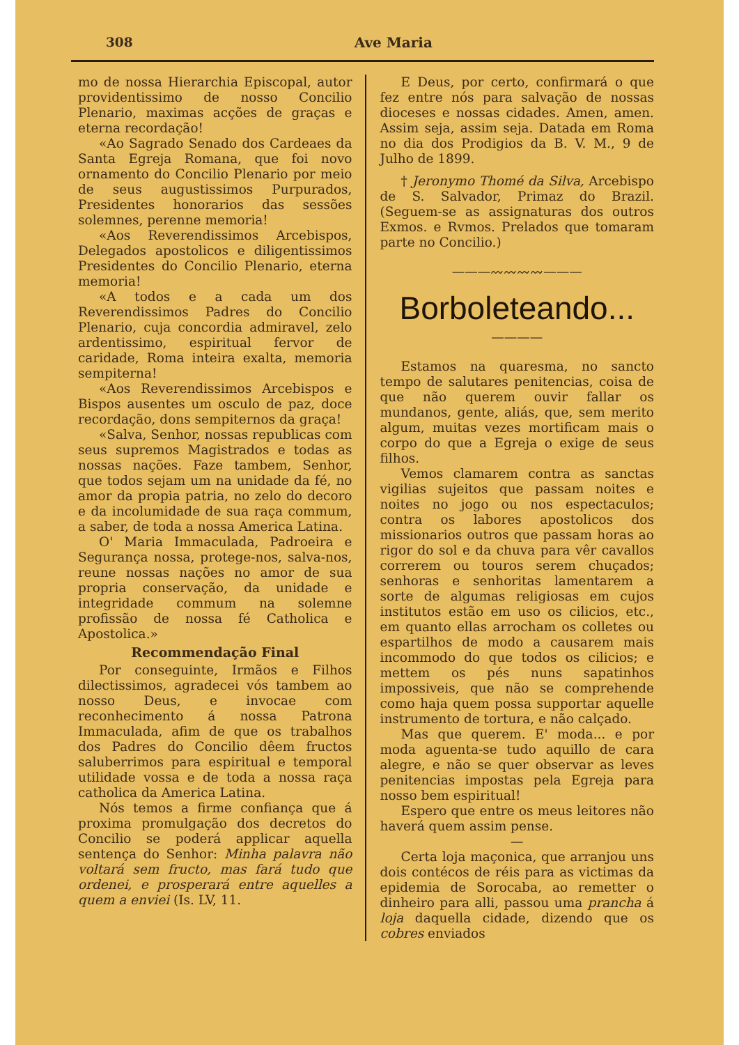308 Ave Maria
mo de nossa Hierarchia Episcopal, autor providentissimo de nosso Concilio Plenario, maximas acções de graças e eterna recordação!
«Ao Sagrado Senado dos Cardeaes da Santa Egreja Romana, que foi novo ornamento do Concilio Plenario por meio de seus augustissimos Purpurados, Presidentes honorarios das sessões solemnes, perenne memoria!
«Aos Reverendissimos Arcebispos, Delegados apostolicos e diligentissimos Presidentes do Concilio Plenario, eterna memoria!
«A todos e a cada um dos Reverendissimos Padres do Concilio Plenario, cuja concordia admiravel, zelo ardentissimo, espiritual fervor de caridade, Roma inteira exalta, memoria sempiterna!
«Aos Reverendissimos Arcebispos e Bispos ausentes um osculo de paz, doce recordação, dons sempiternos da graça!
«Salva, Senhor, nossas republicas com seus supremos Magistrados e todas as nossas nações. Faze tambem, Senhor, que todos sejam um na unidade da fé, no amor da propia patria, no zelo do decoro e da incolumidade de sua raça commum, a saber, de toda a nossa America Latina.
O' Maria Immaculada, Padroeira e Segurança nossa, protege-nos, salva-nos, reune nossas nações no amor de sua propria conservação, da unidade e integridade commum na solemne profissão de nossa fé Catholica e Apostolica.»
Recommendação Final
Por conseguinte, Irmãos e Filhos dilectissimos, agradecei vós tambem ao nosso Deus, e invocae com reconhecimento á nossa Patrona Immaculada, afim de que os trabalhos dos Padres do Concilio dêem fructos saluberrimos para espiritual e temporal utilidade vossa e de toda a nossa raça catholica da America Latina.
Nós temos a firme confiança que á proxima promulgação dos decretos do Concilio se poderá applicar aquella sentença do Senhor: Minha palavra não voltará sem fructo, mas fará tudo que ordenei, e prosperará entre aquelles a quem a enviei (Is. LV, 11.
E Deus, por certo, confirmará o que fez entre nós para salvação de nossas dioceses e nossas cidades. Amen, amen. Assim seja, assim seja. Datada em Roma no dia dos Prodigios da B. V. M., 9 de Julho de 1899.
† Jeronymo Thomé da Silva, Arcebispo de S. Salvador, Primaz do Brazil. (Seguem-se as assignaturas dos outros Exmos. e Rvmos. Prelados que tomaram parte no Concilio.)
———〰〰〰〰———
Borboleteando...
————
Estamos na quaresma, no sancto tempo de salutares penitencias, coisa de que não querem ouvir fallar os mundanos, gente, aliás, que, sem merito algum, muitas vezes mortificam mais o corpo do que a Egreja o exige de seus filhos.
Vemos clamarem contra as sanctas vigilias sujeitos que passam noites e noites no jogo ou nos espectaculos; contra os labores apostolicos dos missionarios outros que passam horas ao rigor do sol e da chuva para vêr cavallos correrem ou touros serem chuçados; senhoras e senhoritas lamentarem a sorte de algumas religiosas em cujos institutos estão em uso os cilicios, etc., em quanto ellas arrocham os colletes ou espartilhos de modo a causarem mais incommodo do que todos os cilicios; e mettem os pés nuns sapatinhos impossiveis, que não se comprehende como haja quem possa supportar aquelle instrumento de tortura, e não calçado.
Mas que querem. E' moda... e por moda aguenta-se tudo aquillo de cara alegre, e não se quer observar as leves penitencias impostas pela Egreja para nosso bem espiritual!
Espero que entre os meus leitores não haverá quem assim pense.
—
Certa loja maçonica, que arranjou uns dois contécos de réis para as victimas da epidemia de Sorocaba, ao remetter o dinheiro para alli, passou uma prancha á loja daquella cidade, dizendo que os cobres enviados